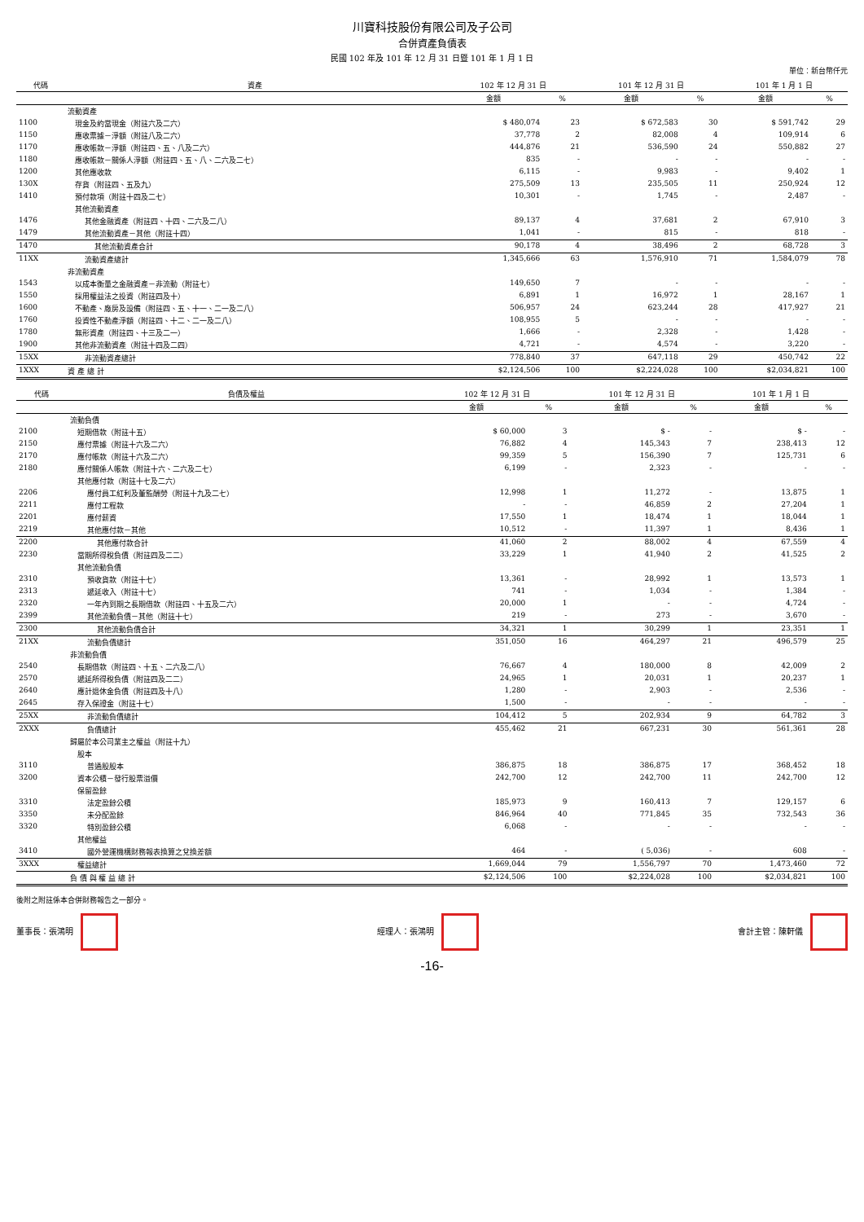川寶科技股份有限公司及子公司
合併資產負債表
民國 102 年及 101 年 12 月 31 日暨 101 年 1 月 1 日
單位：新台幣仟元
| 代碼 | 資產 | 102 年 12 月 31 日 | | 101 年 12 月 31 日 | | 101 年 1 月 1 日 | |
| --- | --- | --- | --- | --- | --- | --- | --- |
| | | 金額 | % | 金額 | % | 金額 | % |
| | 流動資產 | | | | | | |
| 1100 | 現金及約當現金（附註六及二六） | $ 480,074 | 23 | $ 672,583 | 30 | $ 591,742 | 29 |
| 1150 | 應收票據－淨額（附註八及二六） | 37,778 | 2 | 82,008 | 4 | 109,914 | 6 |
| 1170 | 應收帳款－淨額（附註四、五、八及二六） | 444,876 | 21 | 536,590 | 24 | 550,882 | 27 |
| 1180 | 應收帳款－關係人淨額（附註四、五、八、二六及二七） | 835 | - | - | - | - | - |
| 1200 | 其他應收款 | 6,115 | - | 9,983 | - | 9,402 | 1 |
| 130X | 存貨（附註四、五及九） | 275,509 | 13 | 235,505 | 11 | 250,924 | 12 |
| 1410 | 預付款項（附註十四及二七） | 10,301 | - | 1,745 | - | 2,487 | - |
| | 其他流動資產 | | | | | | |
| 1476 | 其他金融資產（附註四、十四、二六及二八） | 89,137 | 4 | 37,681 | 2 | 67,910 | 3 |
| 1479 | 其他流動資產－其他（附註十四） | 1,041 | - | 815 | - | 818 | - |
| 1470 | 其他流動資產合計 | 90,178 | 4 | 38,496 | 2 | 68,728 | 3 |
| 11XX | 流動資產總計 | 1,345,666 | 63 | 1,576,910 | 71 | 1,584,079 | 78 |
| | 非流動資產 | | | | | | |
| 1543 | 以成本衡量之金融資產－非流動（附註七） | 149,650 | 7 | - | - | - | - |
| 1550 | 採用權益法之投資（附註四及十） | 6,891 | 1 | 16,972 | 1 | 28,167 | 1 |
| 1600 | 不動產、廠房及設備（附註四、五、十一、二一及二八） | 506,957 | 24 | 623,244 | 28 | 417,927 | 21 |
| 1760 | 投資性不動產淨額（附註四、十二、二一及二八） | 108,955 | 5 | - | - | - | - |
| 1780 | 無形資產（附註四、十三及二一） | 1,666 | - | 2,328 | - | 1,428 | - |
| 1900 | 其他非流動資產（附註十四及二四） | 4,721 | - | 4,574 | - | 3,220 | - |
| 15XX | 非流動資產總計 | 778,840 | 37 | 647,118 | 29 | 450,742 | 22 |
| 1XXX | 資 產 總 計 | $2,124,506 | 100 | $2,224,028 | 100 | $2,034,821 | 100 |
| 代碼 | 負債及權益 | 102 年 12 月 31 日 | | 101 年 12 月 31 日 | | 101 年 1 月 1 日 | |
| --- | --- | --- | --- | --- | --- | --- | --- |
| | | 金額 | % | 金額 | % | 金額 | % |
| | 流動負債 | | | | | | |
| 2100 | 短期借款（附註十五） | $ 60,000 | 3 | $ - | - | $ - | - |
| 2150 | 應付票據（附註十六及二六） | 76,882 | 4 | 145,343 | 7 | 238,413 | 12 |
| 2170 | 應付帳款（附註十六及二六） | 99,359 | 5 | 156,390 | 7 | 125,731 | 6 |
| 2180 | 應付關係人帳款（附註十六、二六及二七） | 6,199 | - | 2,323 | - | - | - |
| | 其他應付款（附註十七及二六） | | | | | | |
| 2206 | 應付員工紅利及董監酬勞（附註十九及二七） | 12,998 | 1 | 11,272 | - | 13,875 | 1 |
| 2211 | 應付工程款 | - | - | 46,859 | 2 | 27,204 | 1 |
| 2201 | 應付薪資 | 17,550 | 1 | 18,474 | 1 | 18,044 | 1 |
| 2219 | 其他應付款－其他 | 10,512 | - | 11,397 | 1 | 8,436 | 1 |
| 2200 | 其他應付款合計 | 41,060 | 2 | 88,002 | 4 | 67,559 | 4 |
| 2230 | 當期所得稅負債（附註四及二二） | 33,229 | 1 | 41,940 | 2 | 41,525 | 2 |
| | 其他流動負債 | | | | | | |
| 2310 | 預收貨款（附註十七） | 13,361 | - | 28,992 | 1 | 13,573 | 1 |
| 2313 | 遞延收入（附註十七） | 741 | - | 1,034 | - | 1,384 | - |
| 2320 | 一年內到期之長期借款（附註四、十五及二六） | 20,000 | 1 | - | - | 4,724 | - |
| 2399 | 其他流動負債－其他（附註十七） | 219 | - | 273 | - | 3,670 | - |
| 2300 | 其他流動負債合計 | 34,321 | 1 | 30,299 | 1 | 23,351 | 1 |
| 21XX | 流動負債總計 | 351,050 | 16 | 464,297 | 21 | 496,579 | 25 |
| | 非流動負債 | | | | | | |
| 2540 | 長期借款（附註四、十五、二六及二八） | 76,667 | 4 | 180,000 | 8 | 42,009 | 2 |
| 2570 | 遞延所得稅負債（附註四及二二） | 24,965 | 1 | 20,031 | 1 | 20,237 | 1 |
| 2640 | 應計退休金負債（附註四及十八） | 1,280 | - | 2,903 | - | 2,536 | - |
| 2645 | 存入保證金（附註十七） | 1,500 | - | - | - | - | - |
| 25XX | 非流動負債總計 | 104,412 | 5 | 202,934 | 9 | 64,782 | 3 |
| 2XXX | 負債總計 | 455,462 | 21 | 667,231 | 30 | 561,361 | 28 |
| | 歸屬於本公司業主之權益（附註十九） | | | | | | |
| | 股本 | | | | | | |
| 3110 | 普通股股本 | 386,875 | 18 | 386,875 | 17 | 368,452 | 18 |
| 3200 | 資本公積－發行股票溢價 | 242,700 | 12 | 242,700 | 11 | 242,700 | 12 |
| | 保留盈餘 | | | | | | |
| 3310 | 法定盈餘公積 | 185,973 | 9 | 160,413 | 7 | 129,157 | 6 |
| 3350 | 未分配盈餘 | 846,964 | 40 | 771,845 | 35 | 732,543 | 36 |
| 3320 | 特別盈餘公積 | 6,068 | - | - | - | - | - |
| | 其他權益 | | | | | | |
| 3410 | 國外營運機構財務報表換算之兌換差額 | 464 | - | ( 5,036) | - | 608 | - |
| 3XXX | 權益總計 | 1,669,044 | 79 | 1,556,797 | 70 | 1,473,460 | 72 |
| | 負 債 與 權 益 總 計 | $2,124,506 | 100 | $2,224,028 | 100 | $2,034,821 | 100 |
後附之附註係本合併財務報告之一部分。
董事長：張鴻明 經理人：張鴻明 會計主管：陳軒儀
-16-